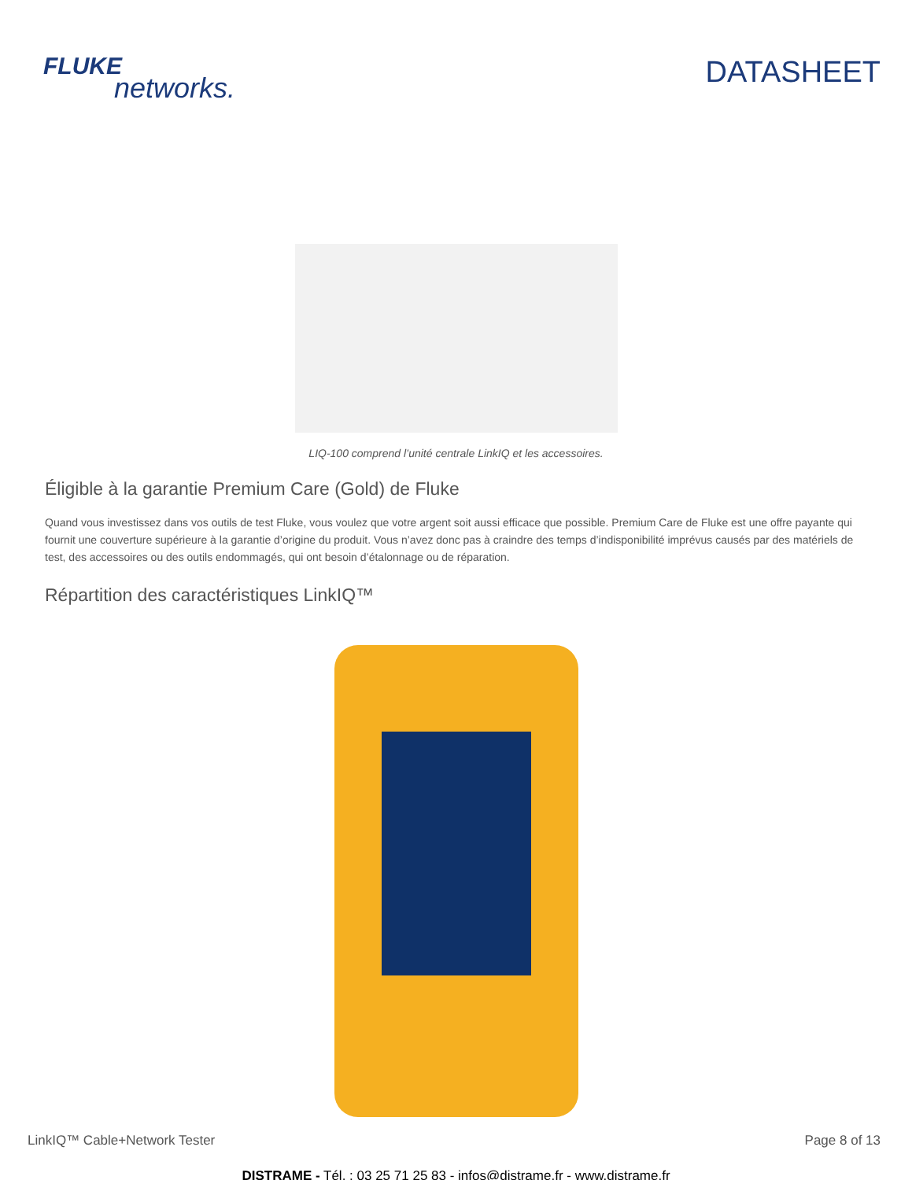FLUKE
networks.
DATASHEET
LIQ-100 comprend l’unité centrale LinkIQ et les accessoires.
Éligible à la garantie Premium Care (Gold) de Fluke
Quand vous investissez dans vos outils de test Fluke, vous voulez que votre argent soit aussi efficace que possible. Premium Care de Fluke est une offre payante qui fournit une couverture supérieure à la garantie d’origine du produit. Vous n’avez donc pas à craindre des temps d’indisponibilité imprévus causés par des matériels de test, des accessoires ou des outils endommagés, qui ont besoin d’étalonnage ou de réparation.
Répartition des caractéristiques LinkIQ™
LinkIQ™ Cable+Network Tester Page 8 of 13
DISTRAME - Tél. : 03 25 71 25 83 - infos@distrame.fr - www.distrame.fr